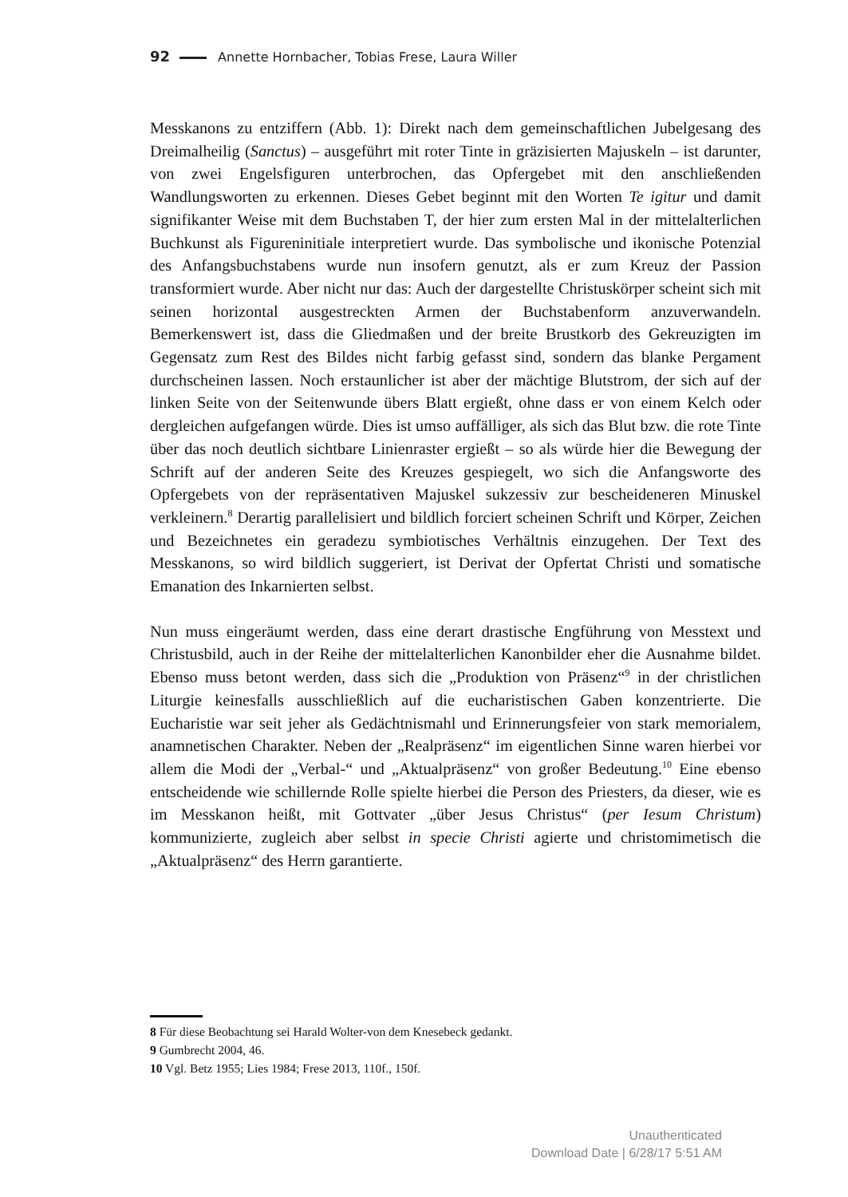92 Annette Hornbacher, Tobias Frese, Laura Willer
Messkanons zu entziffern (Abb. 1): Direkt nach dem gemeinschaftlichen Jubelgesang des Dreimalheilig (Sanctus) – ausgeführt mit roter Tinte in gräzisierten Majuskeln – ist darunter, von zwei Engelsfiguren unterbrochen, das Opfergebet mit den anschließenden Wandlungsworten zu erkennen. Dieses Gebet beginnt mit den Worten Te igitur und damit signifikanter Weise mit dem Buchstaben T, der hier zum ersten Mal in der mittelalterlichen Buchkunst als Figureninitiale interpretiert wurde. Das symbolische und ikonische Potenzial des Anfangsbuchstabens wurde nun insofern genutzt, als er zum Kreuz der Passion transformiert wurde. Aber nicht nur das: Auch der dargestellte Christuskörper scheint sich mit seinen horizontal ausgestreckten Armen der Buchstabenform anzuverwandeln. Bemerkenswert ist, dass die Gliedmaßen und der breite Brustkorb des Gekreuzigten im Gegensatz zum Rest des Bildes nicht farbig gefasst sind, sondern das blanke Pergament durchscheinen lassen. Noch erstaunlicher ist aber der mächtige Blutstrom, der sich auf der linken Seite von der Seitenwunde übers Blatt ergießt, ohne dass er von einem Kelch oder dergleichen aufgefangen würde. Dies ist umso auffälliger, als sich das Blut bzw. die rote Tinte über das noch deutlich sichtbare Linienraster ergießt – so als würde hier die Bewegung der Schrift auf der anderen Seite des Kreuzes gespiegelt, wo sich die Anfangsworte des Opfergebets von der repräsentativen Majuskel sukzessiv zur bescheideneren Minuskel verkleinern.<sup>8</sup> Derartig parallelisiert und bildlich forciert scheinen Schrift und Körper, Zeichen und Bezeichnetes ein geradezu symbiotisches Verhältnis einzugehen. Der Text des Messkanons, so wird bildlich suggeriert, ist Derivat der Opfertat Christi und somatische Emanation des Inkarnierten selbst.
Nun muss eingeräumt werden, dass eine derart drastische Engführung von Messtext und Christusbild, auch in der Reihe der mittelalterlichen Kanonbilder eher die Ausnahme bildet. Ebenso muss betont werden, dass sich die „Produktion von Präsenz“<sup>9</sup> in der christlichen Liturgie keinesfalls ausschließlich auf die eucharistischen Gaben konzentrierte. Die Eucharistie war seit jeher als Gedächtnismahl und Erinnerungsfeier von stark memorialem, anamnetischen Charakter. Neben der „Realpräsenz“ im eigentlichen Sinne waren hierbei vor allem die Modi der „Verbal-“ und „Aktualpräsenz“ von großer Bedeutung.<sup>10</sup> Eine ebenso entscheidende wie schillernde Rolle spielte hierbei die Person des Priesters, da dieser, wie es im Messkanon heißt, mit Gottvater „über Jesus Christus“ (per Iesum Christum) kommunizierte, zugleich aber selbst in specie Christi agierte und christomimetisch die „Aktualpräsenz“ des Herrn garantierte.
8 Für diese Beobachtung sei Harald Wolter-von dem Knesebeck gedankt.
9 Gumbrecht 2004, 46.
10 Vgl. Betz 1955; Lies 1984; Frese 2013, 110f., 150f.
Unauthenticated
Download Date | 6/28/17 5:51 AM